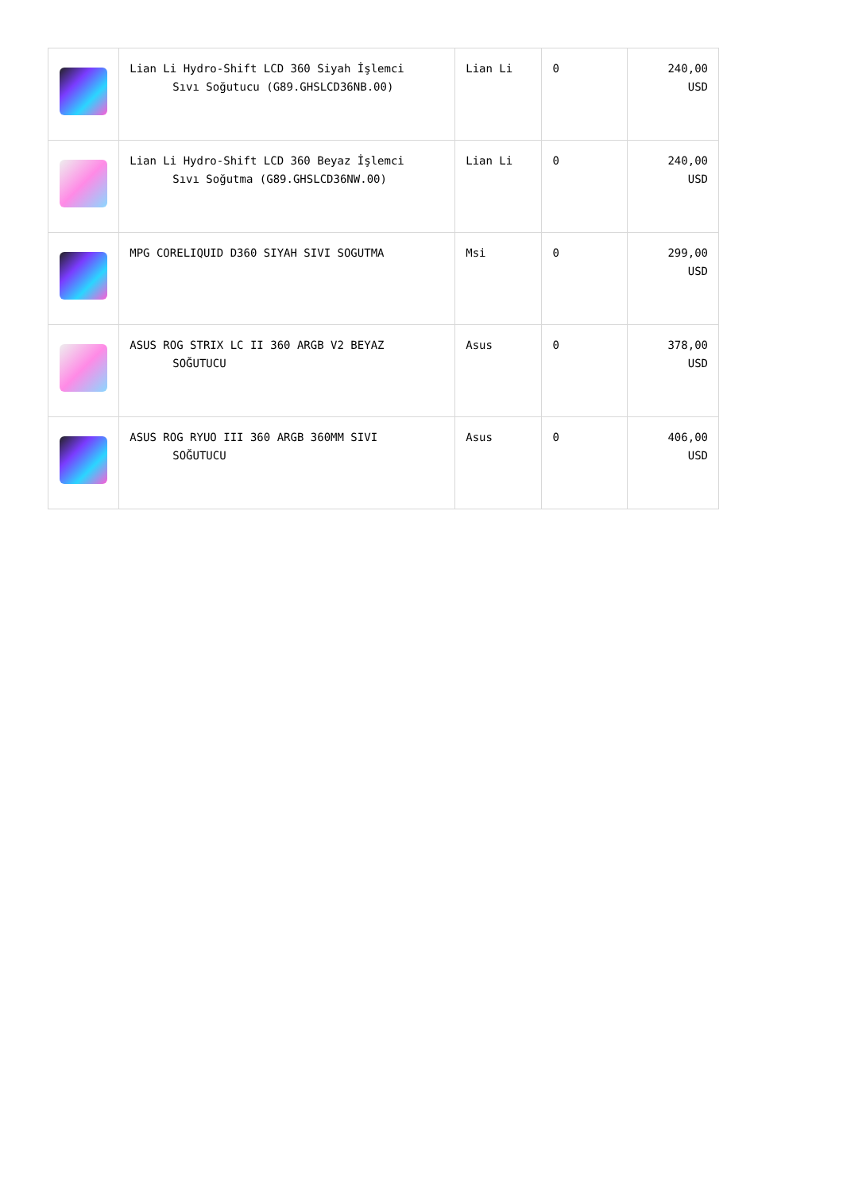| | Lian Li Hydro-Shift LCD 360 Siyah İşlemci Sıvı Soğutucu (G89.GHSLCD36NB.00) | Lian Li | 0 | 240,00 USD |
| | Lian Li Hydro-Shift LCD 360 Beyaz İşlemci Sıvı Soğutma (G89.GHSLCD36NW.00) | Lian Li | 0 | 240,00 USD |
| | MPG CORELIQUID D360 SIYAH SIVI SOGUTMA | Msi | 0 | 299,00 USD |
| | ASUS ROG STRIX LC II 360 ARGB V2 BEYAZ SOĞUTUCU | Asus | 0 | 378,00 USD |
| | ASUS ROG RYUO III 360 ARGB 360MM SIVI SOĞUTUCU | Asus | 0 | 406,00 USD |